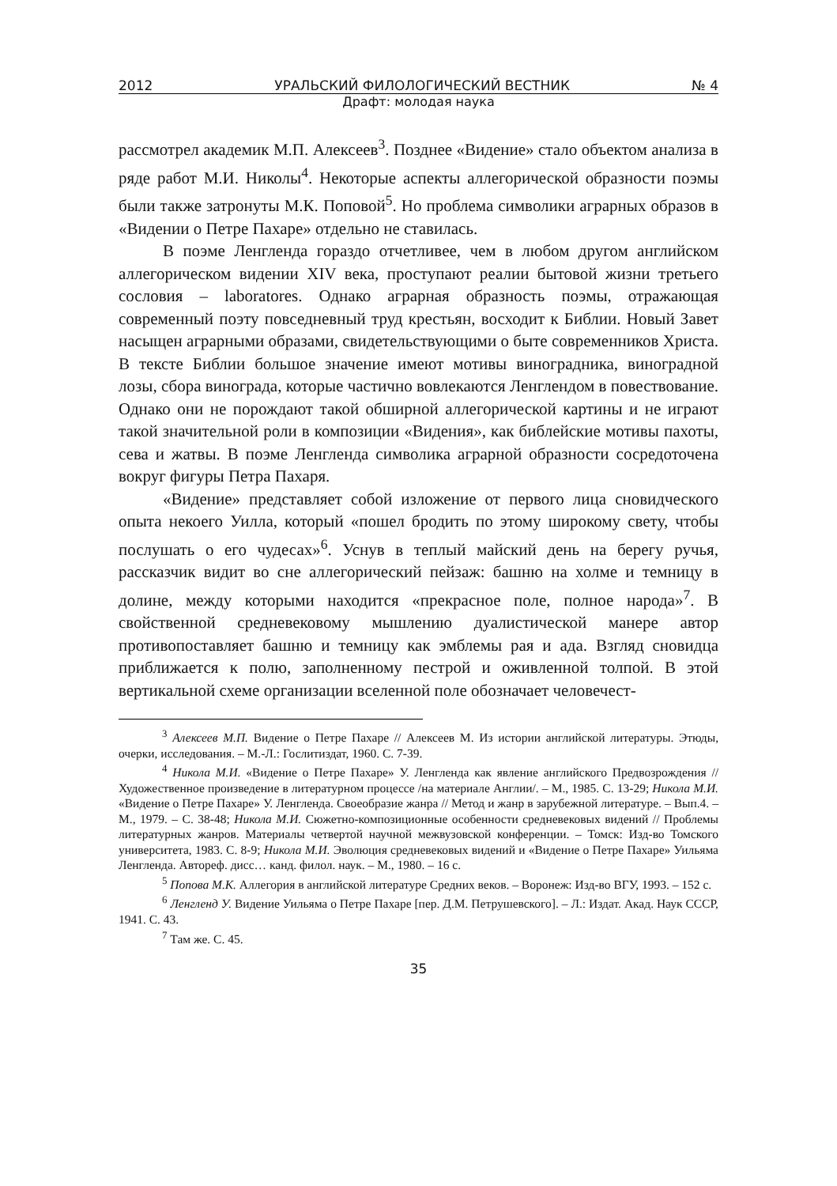2012 УРАЛЬСКИЙ ФИЛОЛОГИЧЕСКИЙ ВЕСТНИК № 4
Драфт: молодая наука
рассмотрел академик М.П. Алексеев<sup>3</sup>. Позднее «Видение» стало объектом анализа в ряде работ М.И. Николы<sup>4</sup>. Некоторые аспекты аллегорической образности поэмы были также затронуты М.К. Поповой<sup>5</sup>. Но проблема символики аграрных образов в «Видении о Петре Пахаре» отдельно не ставилась.
В поэме Ленгленда гораздо отчетливее, чем в любом другом английском аллегорическом видении XIV века, проступают реалии бытовой жизни третьего сословия – laboratores. Однако аграрная образность поэмы, отражающая современный поэту повседневный труд крестьян, восходит к Библии. Новый Завет насыщен аграрными образами, свидетельствующими о быте современников Христа. В тексте Библии большое значение имеют мотивы виноградника, виноградной лозы, сбора винограда, которые частично вовлекаются Ленглендом в повествование. Однако они не порождают такой обширной аллегорической картины и не играют такой значительной роли в композиции «Видения», как библейские мотивы пахоты, сева и жатвы. В поэме Ленгленда символика аграрной образности сосредоточена вокруг фигуры Петра Пахаря.
«Видение» представляет собой изложение от первого лица сновидческого опыта некоего Уилла, который «пошел бродить по этому широкому свету, чтобы послушать о его чудесах»<sup>6</sup>. Уснув в теплый майский день на берегу ручья, рассказчик видит во сне аллегорический пейзаж: башню на холме и темницу в долине, между которыми находится «прекрасное поле, полное народа»<sup>7</sup>. В свойственной средневековому мышлению дуалистической манере автор противопоставляет башню и темницу как эмблемы рая и ада. Взгляд сновидца приближается к полю, заполненному пестрой и оживленной толпой. В этой вертикальной схеме организации вселенной поле обозначает человечест-
<sup>3</sup> Алексеев М.П. Видение о Петре Пахаре // Алексеев М. Из истории английской литературы. Этюды, очерки, исследования. – М.-Л.: Гослитиздат, 1960. С. 7-39.
<sup>4</sup> Никола М.И. «Видение о Петре Пахаре» У. Ленгленда как явление английского Предвозрождения // Художественное произведение в литературном процессе /на материале Англии/. – М., 1985. С. 13-29; Никола М.И. «Видение о Петре Пахаре» У. Ленгленда. Своеобразие жанра // Метод и жанр в зарубежной литературе. – Вып.4. – М., 1979. – С. 38-48; Никола М.И. Сюжетно-композиционные особенности средневековых видений // Проблемы литературных жанров. Материалы четвертой научной межвузовской конференции. – Томск: Изд-во Томского университета, 1983. С. 8-9; Никола М.И. Эволюция средневековых видений и «Видение о Петре Пахаре» Уильяма Ленгленда. Автореф. дисс… канд. филол. наук. – М., 1980. – 16 с.
<sup>5</sup> Попова М.К. Аллегория в английской литературе Средних веков. – Воронеж: Изд-во ВГУ, 1993. – 152 с.
<sup>6</sup> Ленгленд У. Видение Уильяма о Петре Пахаре [пер. Д.М. Петрушевского]. – Л.: Издат. Акад. Наук СССР, 1941. С. 43.
<sup>7</sup> Там же. С. 45.
35